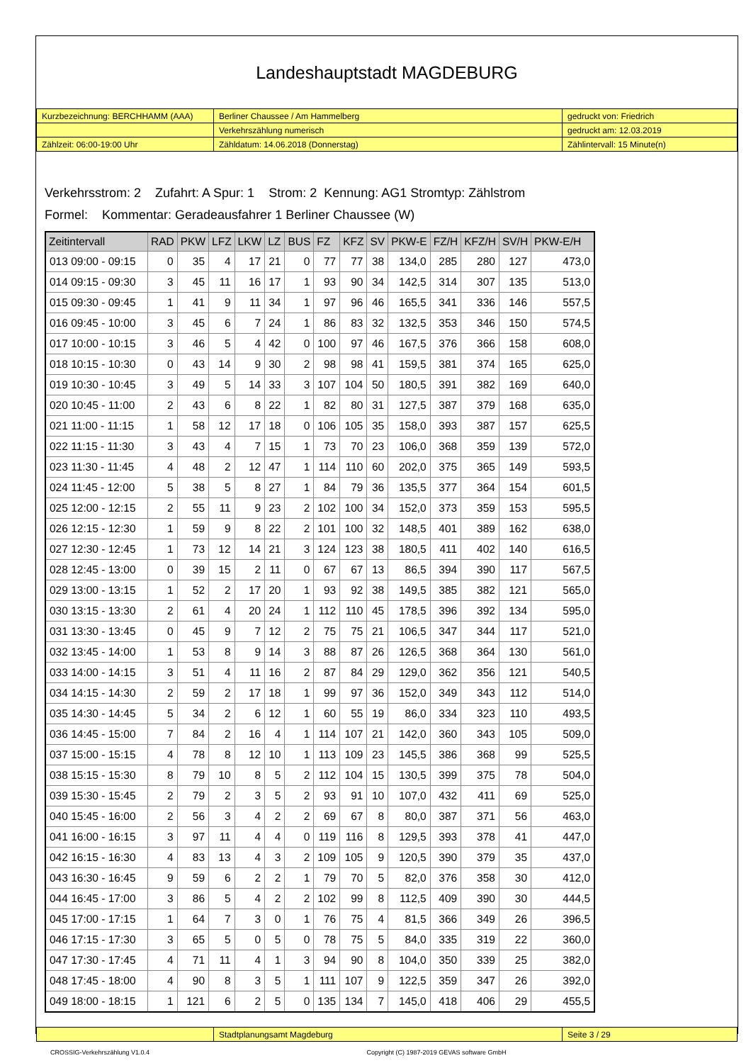Landeshauptstadt MAGDEBURG
| Kurzbezeichnung: BERCHHAMM (AAA) | Berliner Chaussee / Am Hammelberg | gedruckt von: Friedrich |
| | Verkehrszählung numerisch | gedruckt am: 12.03.2019 |
| Zählzeit: 06:00-19:00 Uhr | Zähldatum: 14.06.2018 (Donnerstag) | Zählintervall: 15 Minute(n) |
Verkehrsstrom: 2 Zufahrt: A Spur: 1 Strom: 2 Kennung: AG1 Stromtyp: Zählstrom
Formel: Kommentar: Geradeausfahrer 1 Berliner Chaussee (W)
| Zeitintervall | RAD | PKW | LFZ | LKW | LZ | BUS | FZ | KFZ | SV | PKW-E | FZ/H | KFZ/H | SV/H | PKW-E/H |
| --- | --- | --- | --- | --- | --- | --- | --- | --- | --- | --- | --- | --- | --- | --- |
| 013 09:00 - 09:15 | 0 | 35 | 4 | 17 | 21 | 0 | 77 | 77 | 38 | 134,0 | 285 | 280 | 127 | 473,0 |
| 014 09:15 - 09:30 | 3 | 45 | 11 | 16 | 17 | 1 | 93 | 90 | 34 | 142,5 | 314 | 307 | 135 | 513,0 |
| 015 09:30 - 09:45 | 1 | 41 | 9 | 11 | 34 | 1 | 97 | 96 | 46 | 165,5 | 341 | 336 | 146 | 557,5 |
| 016 09:45 - 10:00 | 3 | 45 | 6 | 7 | 24 | 1 | 86 | 83 | 32 | 132,5 | 353 | 346 | 150 | 574,5 |
| 017 10:00 - 10:15 | 3 | 46 | 5 | 4 | 42 | 0 | 100 | 97 | 46 | 167,5 | 376 | 366 | 158 | 608,0 |
| 018 10:15 - 10:30 | 0 | 43 | 14 | 9 | 30 | 2 | 98 | 98 | 41 | 159,5 | 381 | 374 | 165 | 625,0 |
| 019 10:30 - 10:45 | 3 | 49 | 5 | 14 | 33 | 3 | 107 | 104 | 50 | 180,5 | 391 | 382 | 169 | 640,0 |
| 020 10:45 - 11:00 | 2 | 43 | 6 | 8 | 22 | 1 | 82 | 80 | 31 | 127,5 | 387 | 379 | 168 | 635,0 |
| 021 11:00 - 11:15 | 1 | 58 | 12 | 17 | 18 | 0 | 106 | 105 | 35 | 158,0 | 393 | 387 | 157 | 625,5 |
| 022 11:15 - 11:30 | 3 | 43 | 4 | 7 | 15 | 1 | 73 | 70 | 23 | 106,0 | 368 | 359 | 139 | 572,0 |
| 023 11:30 - 11:45 | 4 | 48 | 2 | 12 | 47 | 1 | 114 | 110 | 60 | 202,0 | 375 | 365 | 149 | 593,5 |
| 024 11:45 - 12:00 | 5 | 38 | 5 | 8 | 27 | 1 | 84 | 79 | 36 | 135,5 | 377 | 364 | 154 | 601,5 |
| 025 12:00 - 12:15 | 2 | 55 | 11 | 9 | 23 | 2 | 102 | 100 | 34 | 152,0 | 373 | 359 | 153 | 595,5 |
| 026 12:15 - 12:30 | 1 | 59 | 9 | 8 | 22 | 2 | 101 | 100 | 32 | 148,5 | 401 | 389 | 162 | 638,0 |
| 027 12:30 - 12:45 | 1 | 73 | 12 | 14 | 21 | 3 | 124 | 123 | 38 | 180,5 | 411 | 402 | 140 | 616,5 |
| 028 12:45 - 13:00 | 0 | 39 | 15 | 2 | 11 | 0 | 67 | 67 | 13 | 86,5 | 394 | 390 | 117 | 567,5 |
| 029 13:00 - 13:15 | 1 | 52 | 2 | 17 | 20 | 1 | 93 | 92 | 38 | 149,5 | 385 | 382 | 121 | 565,0 |
| 030 13:15 - 13:30 | 2 | 61 | 4 | 20 | 24 | 1 | 112 | 110 | 45 | 178,5 | 396 | 392 | 134 | 595,0 |
| 031 13:30 - 13:45 | 0 | 45 | 9 | 7 | 12 | 2 | 75 | 75 | 21 | 106,5 | 347 | 344 | 117 | 521,0 |
| 032 13:45 - 14:00 | 1 | 53 | 8 | 9 | 14 | 3 | 88 | 87 | 26 | 126,5 | 368 | 364 | 130 | 561,0 |
| 033 14:00 - 14:15 | 3 | 51 | 4 | 11 | 16 | 2 | 87 | 84 | 29 | 129,0 | 362 | 356 | 121 | 540,5 |
| 034 14:15 - 14:30 | 2 | 59 | 2 | 17 | 18 | 1 | 99 | 97 | 36 | 152,0 | 349 | 343 | 112 | 514,0 |
| 035 14:30 - 14:45 | 5 | 34 | 2 | 6 | 12 | 1 | 60 | 55 | 19 | 86,0 | 334 | 323 | 110 | 493,5 |
| 036 14:45 - 15:00 | 7 | 84 | 2 | 16 | 4 | 1 | 114 | 107 | 21 | 142,0 | 360 | 343 | 105 | 509,0 |
| 037 15:00 - 15:15 | 4 | 78 | 8 | 12 | 10 | 1 | 113 | 109 | 23 | 145,5 | 386 | 368 | 99 | 525,5 |
| 038 15:15 - 15:30 | 8 | 79 | 10 | 8 | 5 | 2 | 112 | 104 | 15 | 130,5 | 399 | 375 | 78 | 504,0 |
| 039 15:30 - 15:45 | 2 | 79 | 2 | 3 | 5 | 2 | 93 | 91 | 10 | 107,0 | 432 | 411 | 69 | 525,0 |
| 040 15:45 - 16:00 | 2 | 56 | 3 | 4 | 2 | 2 | 69 | 67 | 8 | 80,0 | 387 | 371 | 56 | 463,0 |
| 041 16:00 - 16:15 | 3 | 97 | 11 | 4 | 4 | 0 | 119 | 116 | 8 | 129,5 | 393 | 378 | 41 | 447,0 |
| 042 16:15 - 16:30 | 4 | 83 | 13 | 4 | 3 | 2 | 109 | 105 | 9 | 120,5 | 390 | 379 | 35 | 437,0 |
| 043 16:30 - 16:45 | 9 | 59 | 6 | 2 | 2 | 1 | 79 | 70 | 5 | 82,0 | 376 | 358 | 30 | 412,0 |
| 044 16:45 - 17:00 | 3 | 86 | 5 | 4 | 2 | 2 | 102 | 99 | 8 | 112,5 | 409 | 390 | 30 | 444,5 |
| 045 17:00 - 17:15 | 1 | 64 | 7 | 3 | 0 | 1 | 76 | 75 | 4 | 81,5 | 366 | 349 | 26 | 396,5 |
| 046 17:15 - 17:30 | 3 | 65 | 5 | 0 | 5 | 0 | 78 | 75 | 5 | 84,0 | 335 | 319 | 22 | 360,0 |
| 047 17:30 - 17:45 | 4 | 71 | 11 | 4 | 1 | 3 | 94 | 90 | 8 | 104,0 | 350 | 339 | 25 | 382,0 |
| 048 17:45 - 18:00 | 4 | 90 | 8 | 3 | 5 | 1 | 111 | 107 | 9 | 122,5 | 359 | 347 | 26 | 392,0 |
| 049 18:00 - 18:15 | 1 | 121 | 6 | 2 | 5 | 0 | 135 | 134 | 7 | 145,0 | 418 | 406 | 29 | 455,5 |
| | Stadtplanungsamt Magdeburg | Seite 3 / 29 |
CROSSIG-Verkehrszählung V1.0.4 Copyright (C) 1987-2019 GEVAS software GmbH